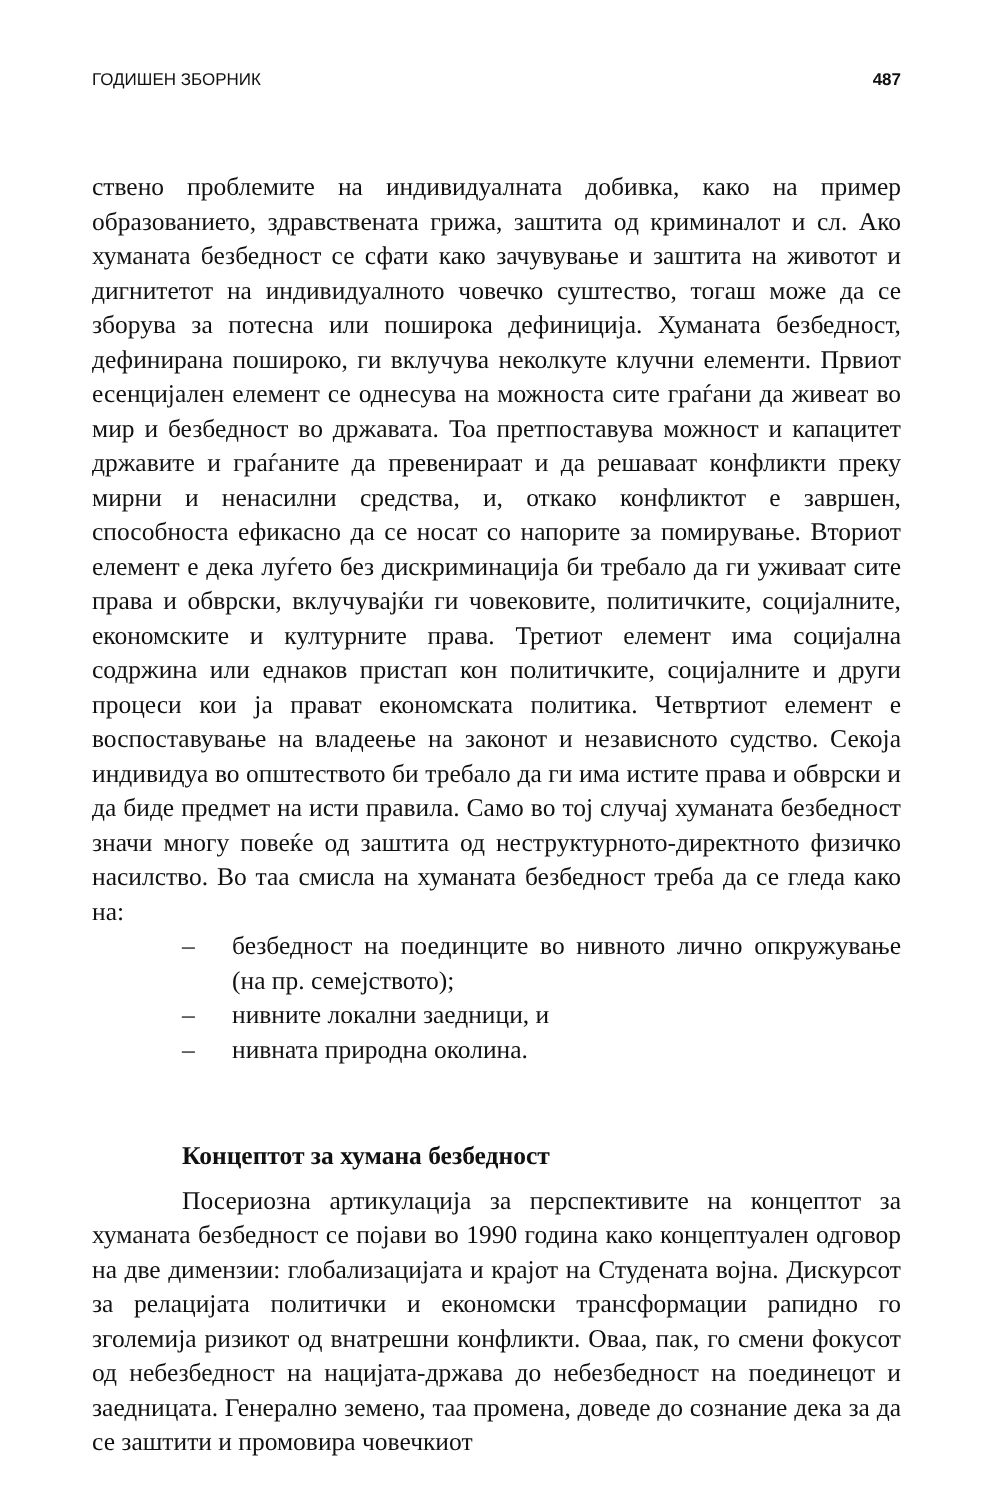ГОДИШЕН ЗБОРНИК 487
ствено проблемите на индивидуалната добивка, како на пример образованието, здравствената грижа, заштита од криминалот и сл. Ако хуманата безбедност се сфати како зачувување и заштита на животот и дигнитетот на индивидуалното човечко суштество, тогаш може да се зборува за потесна или поширока дефиниција. Хуманата безбедност, дефинирана пошироко, ги вклучува неколкуте клучни елементи. Првиот есенцијален елемент се однесува на можноста сите граѓани да живеат во мир и безбедност во државата. Тоа претпоставува можност и капацитет државите и граѓаните да превенираат и да решаваат конфликти преку мирни и ненасилни средства, и, откако конфликтот е завршен, способноста ефикасно да се носат со напорите за помирување. Вториот елемент е дека луѓето без дискриминација би требало да ги уживаат сите права и обврски, вклучувајќи ги човековите, политичките, социјалните, економските и културните права. Третиот елемент има социјална содржина или еднаков пристап кон политичките, социјалните и други процеси кои ја прават економската политика. Четвртиот елемент е воспоставување на владеење на законот и независното судство. Секоја индивидуа во општеството би требало да ги има истите права и обврски и да биде предмет на исти правила. Само во тој случај хуманата безбедност значи многу повеќе од заштита од неструктурното-директното физичко насилство. Во таа смисла на хуманата безбедност треба да се гледа како на:
– безбедност на поединците во нивното лично опкружување (на пр. семејството);
– нивните локални заедници, и
– нивната природна околина.
Концептот за хумана безбедност
Посериозна артикулација за перспективите на концептот за хуманата безбедност се појави во 1990 година како концептуален одговор на две димензии: глобализацијата и крајот на Студената војна. Дискурсот за релацијата политички и економски трансформации рапидно го зголемија ризикот од внатрешни конфликти. Оваа, пак, го смени фокусот од небезбедност на нацијата-држава до небезбедност на поединецот и заедницата. Генерално земено, таа промена, доведе до сознание дека за да се заштити и промовира човечкиот